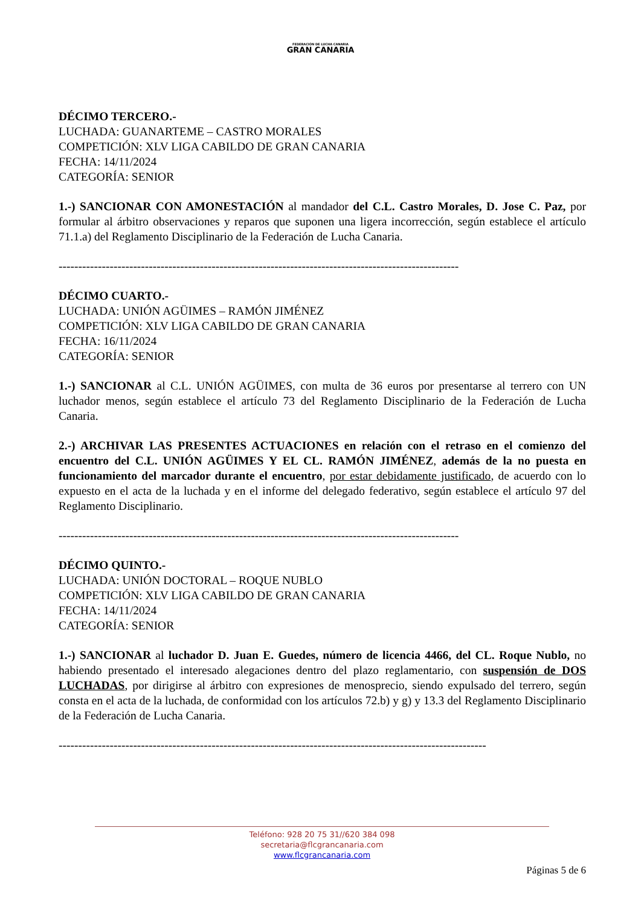FEDERACIÓN DE LUCHA CANARIA
GRAN CANARIA
DÉCIMO TERCERO.-
LUCHADA: GUANARTEME – CASTRO MORALES
COMPETICIÓN: XLV LIGA CABILDO DE GRAN CANARIA
FECHA: 14/11/2024
CATEGORÍA: SENIOR
1.-) SANCIONAR CON AMONESTACIÓN al mandador del C.L. Castro Morales, D. Jose C. Paz, por formular al árbitro observaciones y reparos que suponen una ligera incorrección, según establece el artículo 71.1.a) del Reglamento Disciplinario de la Federación de Lucha Canaria.
------------------------------------------------------------------------------------------------------
DÉCIMO CUARTO.-
LUCHADA: UNIÓN AGÜIMES – RAMÓN JIMÉNEZ
COMPETICIÓN: XLV LIGA CABILDO DE GRAN CANARIA
FECHA: 16/11/2024
CATEGORÍA: SENIOR
1.-) SANCIONAR al C.L. UNIÓN AGÜIMES, con multa de 36 euros por presentarse al terrero con UN luchador menos, según establece el artículo 73 del Reglamento Disciplinario de la Federación de Lucha Canaria.
2.-) ARCHIVAR LAS PRESENTES ACTUACIONES en relación con el retraso en el comienzo del encuentro del C.L. UNIÓN AGÜIMES Y EL CL. RAMÓN JIMÉNEZ, además de la no puesta en funcionamiento del marcador durante el encuentro, por estar debidamente justificado, de acuerdo con lo expuesto en el acta de la luchada y en el informe del delegado federativo, según establece el artículo 97 del Reglamento Disciplinario.
------------------------------------------------------------------------------------------------------
DÉCIMO QUINTO.-
LUCHADA: UNIÓN DOCTORAL – ROQUE NUBLO
COMPETICIÓN: XLV LIGA CABILDO DE GRAN CANARIA
FECHA: 14/11/2024
CATEGORÍA: SENIOR
1.-) SANCIONAR al luchador D. Juan E. Guedes, número de licencia 4466, del CL. Roque Nublo, no habiendo presentado el interesado alegaciones dentro del plazo reglamentario, con suspensión de DOS LUCHADAS, por dirigirse al árbitro con expresiones de menosprecio, siendo expulsado del terrero, según consta en el acta de la luchada, de conformidad con los artículos 72.b) y g) y 13.3 del Reglamento Disciplinario de la Federación de Lucha Canaria.
-------------------------------------------------------------------------------------------------------------
Teléfono: 928 20 75 31//620 384 098
secretaria@flcgrancanaria.com
www.flcgrancanaria.com
Páginas 5 de 6